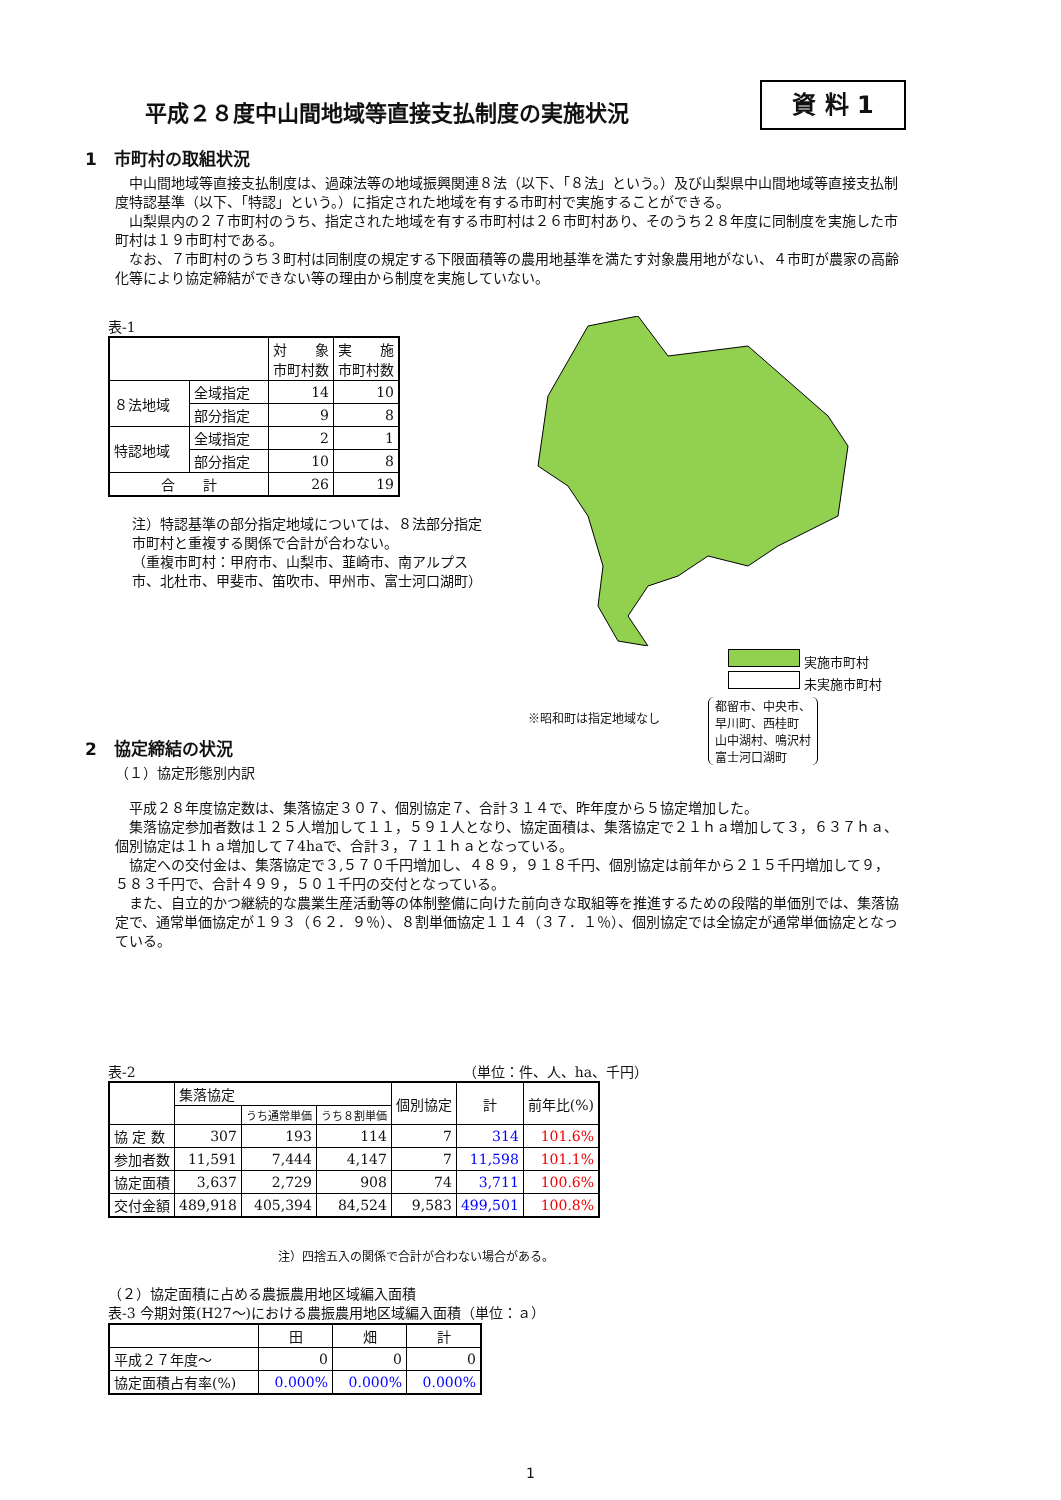平成２８度中山間地域等直接支払制度の実施状況
資 料 1
1　市町村の取組状況
　中山間地域等直接支払制度は、過疎法等の地域振興関連８法（以下、「８法」という。）及び山梨県中山間地域等直接支払制度特認基準（以下、「特認」という。）に指定された地域を有する市町村で実施することができる。
　山梨県内の２７市町村のうち、指定された地域を有する市町村は２６市町村あり、そのうち２８年度に同制度を実施した市町村は１９市町村である。
　なお、７市町村のうち３町村は同制度の規定する下限面積等の農用地基準を満たす対象農用地がない、４市町が農家の高齢化等により協定締結ができない等の理由から制度を実施していない。
表-1
| | | 対 象 市町村数 | 実 施 市町村数 |
| --- | --- | --- | --- |
| ８法地域 | 全域指定 | 14 | 10 |
| | 部分指定 | 9 | 8 |
| 特認地域 | 全域指定 | 2 | 1 |
| | 部分指定 | 10 | 8 |
| 合 計 | | 26 | 19 |
注）特認基準の部分指定地域については、８法部分指定市町村と重複する関係で合計が合わない。
（重複市町村：甲府市、山梨市、韮崎市、南アルプス市、北杜市、甲斐市、笛吹市、甲州市、富士河口湖町）
実施市町村
未実施市町村
※昭和町は指定地域なし 都留市、中央市、
早川町、西桂町
山中湖村、鳴沢村
富士河口湖町
2　協定締結の状況
（１）協定形態別内訳
　平成２８年度協定数は、集落協定３０７、個別協定７、合計３１４で、昨年度から５協定増加した。
　集落協定参加者数は１２５人増加して１１，５９１人となり、協定面積は、集落協定で２１ｈａ増加して３，６３７ｈａ、個別協定は１ｈａ増加して７4haで、合計３，７１１ｈａとなっている。
　協定への交付金は、集落協定で３,５７０千円増加し、４８９，９１８千円、個別協定は前年から２１５千円増加して９，５８３千円で、合計４９９，５０１千円の交付となっている。
　また、自立的かつ継続的な農業生産活動等の体制整備に向けた前向きな取組等を推進するための段階的単価別では、集落協定で、通常単価協定が１９３（６２．９％）、８割単価協定１１４（３７．１％）、個別協定では全協定が通常単価協定となっている。
表-2 （単位：件、人、ha、千円）
| | 集落協定 | | | 個別協定 | 計 | 前年比(%) |
| --- | --- | --- | --- | --- | --- | --- |
| | | うち通常単価 | うち８割単価 | | | |
| 協 定 数 | 307 | 193 | 114 | 7 | 314 | 101.6% |
| 参加者数 | 11,591 | 7,444 | 4,147 | 7 | 11,598 | 101.1% |
| 協定面積 | 3,637 | 2,729 | 908 | 74 | 3,711 | 100.6% |
| 交付金額 | 489,918 | 405,394 | 84,524 | 9,583 | 499,501 | 100.8% |
注）四捨五入の関係で合計が合わない場合がある。
（２）協定面積に占める農振農用地区域編入面積
表-3 今期対策(H27～)における農振農用地区域編入面積（単位：ａ）
| | 田 | 畑 | 計 |
| --- | --- | --- | --- |
| 平成２７年度～ | 0 | 0 | 0 |
| 協定面積占有率(%) | 0.000% | 0.000% | 0.000% |
1